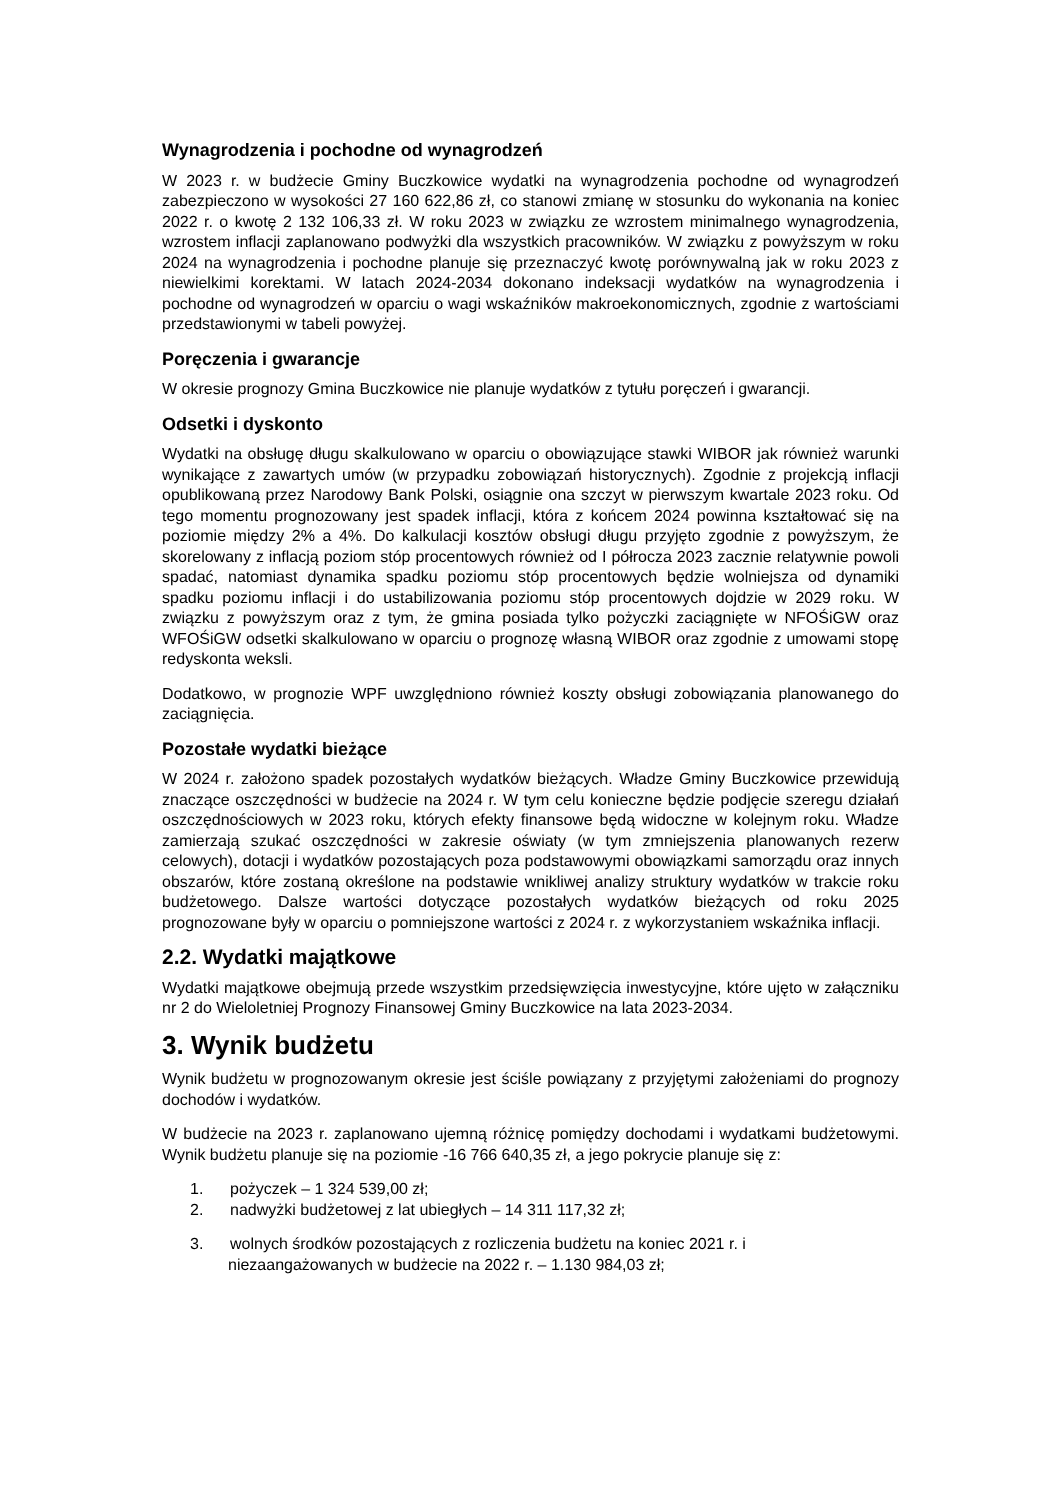Wynagrodzenia i pochodne od wynagrodzeń
W 2023 r. w budżecie Gminy Buczkowice wydatki na wynagrodzenia pochodne od wynagrodzeń zabezpieczono w wysokości 27 160 622,86 zł, co stanowi zmianę w stosunku do wykonania na koniec 2022 r. o kwotę 2 132 106,33 zł. W roku 2023 w związku ze wzrostem minimalnego wynagrodzenia, wzrostem inflacji zaplanowano podwyżki dla wszystkich pracowników. W związku z powyższym w roku 2024 na wynagrodzenia i pochodne planuje się przeznaczyć kwotę porównywalną jak w roku 2023 z niewielkimi korektami. W latach 2024-2034 dokonano indeksacji wydatków na wynagrodzenia i pochodne od wynagrodzeń w oparciu o wagi wskaźników makroekonomicznych, zgodnie z wartościami przedstawionymi w tabeli powyżej.
Poręczenia i gwarancje
W okresie prognozy Gmina Buczkowice nie planuje wydatków z tytułu poręczeń i gwarancji.
Odsetki i dyskonto
Wydatki na obsługę długu skalkulowano w oparciu o obowiązujące stawki WIBOR jak również warunki wynikające z zawartych umów (w przypadku zobowiązań historycznych). Zgodnie z projekcją inflacji opublikowaną przez Narodowy Bank Polski, osiągnie ona szczyt w pierwszym kwartale 2023 roku. Od tego momentu prognozowany jest spadek inflacji, która z końcem 2024 powinna kształtować się na poziomie między 2% a 4%. Do kalkulacji kosztów obsługi długu przyjęto zgodnie z powyższym, że skorelowany z inflacją poziom stóp procentowych również od I półrocza 2023 zacznie relatywnie powoli spadać, natomiast dynamika spadku poziomu stóp procentowych będzie wolniejsza od dynamiki spadku poziomu inflacji i do ustabilizowania poziomu stóp procentowych dojdzie w 2029 roku. W związku z powyższym oraz z tym, że gmina posiada tylko pożyczki zaciągnięte w NFOŚiGW oraz WFOŚiGW odsetki skalkulowano w oparciu o prognozę własną WIBOR oraz zgodnie z umowami stopę redyskonta weksli.
Dodatkowo, w prognozie WPF uwzględniono również koszty obsługi zobowiązania planowanego do zaciągnięcia.
Pozostałe wydatki bieżące
W 2024 r. założono spadek pozostałych wydatków bieżących. Władze Gminy Buczkowice przewidują znaczące oszczędności w budżecie na 2024 r. W tym celu konieczne będzie podjęcie szeregu działań oszczędnościowych w 2023 roku, których efekty finansowe będą widoczne w kolejnym roku. Władze zamierzają szukać oszczędności w zakresie oświaty (w tym zmniejszenia planowanych rezerw celowych), dotacji i wydatków pozostających poza podstawowymi obowiązkami samorządu oraz innych obszarów, które zostaną określone na podstawie wnikliwej analizy struktury wydatków w trakcie roku budżetowego. Dalsze wartości dotyczące pozostałych wydatków bieżących od roku 2025 prognozowane były w oparciu o pomniejszone wartości z 2024 r. z wykorzystaniem wskaźnika inflacji.
2.2. Wydatki majątkowe
Wydatki majątkowe obejmują przede wszystkim przedsięwzięcia inwestycyjne, które ujęto w załączniku nr 2 do Wieloletniej Prognozy Finansowej Gminy Buczkowice na lata 2023-2034.
3. Wynik budżetu
Wynik budżetu w prognozowanym okresie jest ściśle powiązany z przyjętymi założeniami do prognozy dochodów i wydatków.
W budżecie na 2023 r. zaplanowano ujemną różnicę pomiędzy dochodami i wydatkami budżetowymi. Wynik budżetu planuje się na poziomie -16 766 640,35 zł, a jego pokrycie planuje się z:
1. pożyczek – 1 324 539,00 zł;
2. nadwyżki budżetowej z lat ubiegłych – 14 311 117,32 zł;
3. wolnych środków pozostających z rozliczenia budżetu na koniec 2021 r. i
niezaangażowanych w budżecie na 2022 r. – 1.130 984,03 zł;